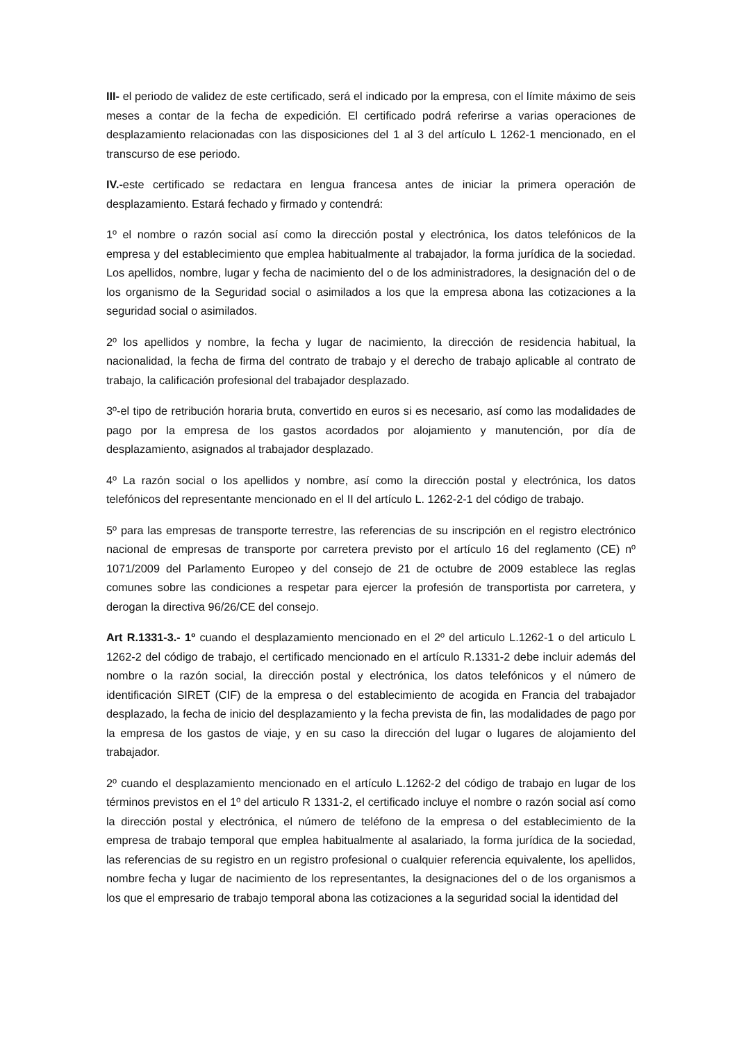III- el periodo de validez de este certificado, será el indicado por la empresa, con el límite máximo de seis meses a contar de la fecha de expedición. El certificado podrá referirse a varias operaciones de desplazamiento relacionadas con las disposiciones del 1 al 3 del artículo L 1262-1 mencionado, en el transcurso de ese periodo.
IV.-este certificado se redactara en lengua francesa antes de iniciar la primera operación de desplazamiento. Estará fechado y firmado y contendrá:
1º el nombre o razón social así como la dirección postal y electrónica, los datos telefónicos de la empresa y del establecimiento que emplea habitualmente al trabajador, la forma jurídica de la sociedad. Los apellidos, nombre, lugar y fecha de nacimiento del o de los administradores, la designación del o de los organismo de la Seguridad social o asimilados a los que la empresa abona las cotizaciones a la seguridad social o asimilados.
2º los apellidos y nombre, la fecha y lugar de nacimiento, la dirección de residencia habitual, la nacionalidad, la fecha de firma del contrato de trabajo y el derecho de trabajo aplicable al contrato de trabajo, la calificación profesional del trabajador desplazado.
3º-el tipo de retribución horaria bruta, convertido en euros si es necesario, así como las modalidades de pago por la empresa de los gastos acordados por alojamiento y manutención, por día de desplazamiento, asignados al trabajador desplazado.
4º La razón social o los apellidos y nombre, así como la dirección postal y electrónica, los datos telefónicos del representante mencionado en el II del artículo L. 1262-2-1 del código de trabajo.
5º para las empresas de transporte terrestre, las referencias de su inscripción en el registro electrónico nacional de empresas de transporte por carretera previsto por el artículo 16 del reglamento (CE) nº 1071/2009 del Parlamento Europeo y del consejo de 21 de octubre de 2009 establece las reglas comunes sobre las condiciones a respetar para ejercer la profesión de transportista por carretera, y derogan la directiva 96/26/CE del consejo.
Art R.1331-3.- 1º cuando el desplazamiento mencionado en el 2º del articulo L.1262-1 o del articulo L 1262-2 del código de trabajo, el certificado mencionado en el artículo R.1331-2 debe incluir además del nombre o la razón social, la dirección postal y electrónica, los datos telefónicos y el número de identificación SIRET (CIF) de la empresa o del establecimiento de acogida en Francia del trabajador desplazado, la fecha de inicio del desplazamiento y la fecha prevista de fin, las modalidades de pago por la empresa de los gastos de viaje, y en su caso la dirección del lugar o lugares de alojamiento del trabajador.
2º cuando el desplazamiento mencionado en el artículo L.1262-2 del código de trabajo en lugar de los términos previstos en el 1º del articulo R 1331-2, el certificado incluye el nombre o razón social así como la dirección postal y electrónica, el número de teléfono de la empresa o del establecimiento de la empresa de trabajo temporal que emplea habitualmente al asalariado, la forma jurídica de la sociedad, las referencias de su registro en un registro profesional o cualquier referencia equivalente, los apellidos, nombre fecha y lugar de nacimiento de los representantes, la designaciones del o de los organismos a los que el empresario de trabajo temporal abona las cotizaciones a la seguridad social la identidad del